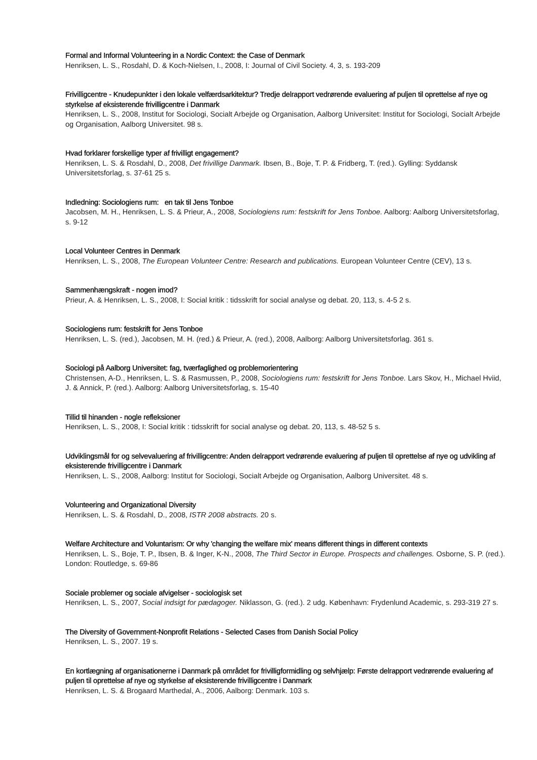Formal and Informal Volunteering in a Nordic Context: the Case of Denmark
Henriksen, L. S., Rosdahl, D. & Koch-Nielsen, I., 2008, I: Journal of Civil Society. 4, 3, s. 193-209
Frivilligcentre - Knudepunkter i den lokale velfærdsarkitektur? Tredje delrapport vedrørende evaluering af puljen til oprettelse af nye og styrkelse af eksisterende frivilligcentre i Danmark
Henriksen, L. S., 2008, Institut for Sociologi, Socialt Arbejde og Organisation, Aalborg Universitet: Institut for Sociologi, Socialt Arbejde og Organisation, Aalborg Universitet. 98 s.
Hvad forklarer forskellige typer af frivilligt engagement?
Henriksen, L. S. & Rosdahl, D., 2008, Det frivillige Danmark. Ibsen, B., Boje, T. P. & Fridberg, T. (red.). Gylling: Syddansk Universitetsforlag, s. 37-61 25 s.
Indledning: Sociologiens rum: en tak til Jens Tonboe
Jacobsen, M. H., Henriksen, L. S. & Prieur, A., 2008, Sociologiens rum: festskrift for Jens Tonboe. Aalborg: Aalborg Universitetsforlag, s. 9-12
Local Volunteer Centres in Denmark
Henriksen, L. S., 2008, The European Volunteer Centre: Research and publications. European Volunteer Centre (CEV), 13 s.
Sammenhængskraft - nogen imod?
Prieur, A. & Henriksen, L. S., 2008, I: Social kritik : tidsskrift for social analyse og debat. 20, 113, s. 4-5 2 s.
Sociologiens rum: festskrift for Jens Tonboe
Henriksen, L. S. (red.), Jacobsen, M. H. (red.) & Prieur, A. (red.), 2008, Aalborg: Aalborg Universitetsforlag. 361 s.
Sociologi på Aalborg Universitet: fag, tværfaglighed og problemorientering
Christensen, A-D., Henriksen, L. S. & Rasmussen, P., 2008, Sociologiens rum: festskrift for Jens Tonboe. Lars Skov, H., Michael Hviid, J. & Annick, P. (red.). Aalborg: Aalborg Universitetsforlag, s. 15-40
Tillid til hinanden - nogle refleksioner
Henriksen, L. S., 2008, I: Social kritik : tidsskrift for social analyse og debat. 20, 113, s. 48-52 5 s.
Udviklingsmål for og selvevaluering af frivilligcentre: Anden delrapport vedrørende evaluering af puljen til oprettelse af nye og udvikling af eksisterende frivilligcentre i Danmark
Henriksen, L. S., 2008, Aalborg: Institut for Sociologi, Socialt Arbejde og Organisation, Aalborg Universitet. 48 s.
Volunteering and Organizational Diversity
Henriksen, L. S. & Rosdahl, D., 2008, ISTR 2008 abstracts. 20 s.
Welfare Architecture and Voluntarism: Or why 'changing the welfare mix' means different things in different contexts
Henriksen, L. S., Boje, T. P., Ibsen, B. & Inger, K-N., 2008, The Third Sector in Europe. Prospects and challenges. Osborne, S. P. (red.). London: Routledge, s. 69-86
Sociale problemer og sociale afvigelser - sociologisk set
Henriksen, L. S., 2007, Social indsigt for pædagoger. Niklasson, G. (red.). 2 udg. København: Frydenlund Academic, s. 293-319 27 s.
The Diversity of Government-Nonprofit Relations - Selected Cases from Danish Social Policy
Henriksen, L. S., 2007. 19 s.
En kortlægning af organisationerne i Danmark på området for frivilligformidling og selvhjælp: Første delrapport vedrørende evaluering af puljen til oprettelse af nye og styrkelse af eksisterende frivilligcentre i Danmark
Henriksen, L. S. & Brogaard Marthedal, A., 2006, Aalborg: Denmark. 103 s.